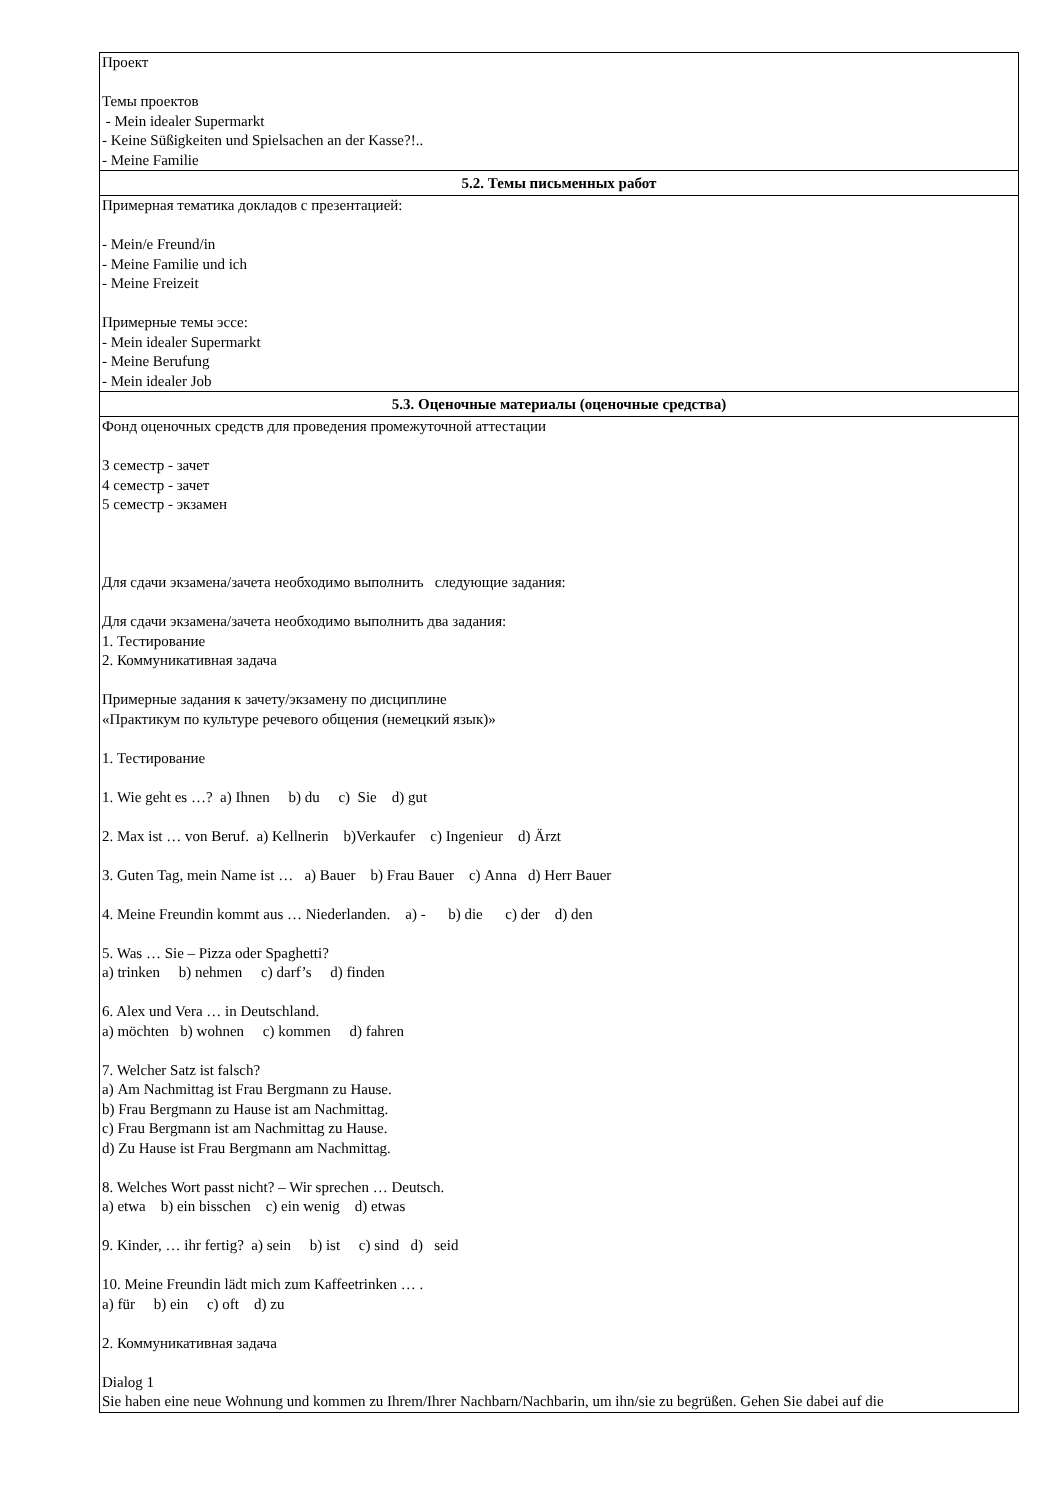| Проект Темы проектов - Mein idealer Supermarkt - Keine Süßigkeiten und Spielsachen an der Kasse?!.. - Meine Familie |
| 5.2. Темы письменных работ |
| Примерная тематика докладов с презентацией: - Mein/e Freund/in - Meine Familie und ich - Meine Freizeit Примерные темы эссе: - Mein idealer Supermarkt - Meine Berufung - Mein idealer Job |
| 5.3. Оценочные материалы (оценочные средства) |
| Фонд оценочных средств для проведения промежуточной аттестации 3 семестр - зачет 4 семестр - зачет 5 семестр - экзамен Для сдачи экзамена/зачета необходимо выполнить следующие задания: Для сдачи экзамена/зачета необходимо выполнить два задания: 1. Тестирование 2. Коммуникативная задача Примерные задания к зачету/экзамену по дисциплине «Практикум по культуре речевого общения (немецкий язык)» 1. Тестирование 1. Wie geht es …? a) Ihnen b) du c) Sie d) gut 2. Max ist … von Beruf. a) Kellnerin b)Verkaufer c) Ingenieur d) Ärzt 3. Guten Tag, mein Name ist … a) Bauer b) Frau Bauer c) Anna d) Herr Bauer 4. Meine Freundin kommt aus … Niederlanden. a) - b) die c) der d) den 5. Was … Sie – Pizza oder Spaghetti? a) trinken b) nehmen c) darf’s d) finden 6. Alex und Vera … in Deutschland. a) möchten b) wohnen c) kommen d) fahren 7. Welcher Satz ist falsch? a) Am Nachmittag ist Frau Bergmann zu Hause. b) Frau Bergmann zu Hause ist am Nachmittag. c) Frau Bergmann ist am Nachmittag zu Hause. d) Zu Hause ist Frau Bergmann am Nachmittag. 8. Welches Wort passt nicht? – Wir sprechen … Deutsch. a) etwa b) ein bisschen c) ein wenig d) etwas 9. Kinder, … ihr fertig? a) sein b) ist c) sind d) seid 10. Meine Freundin lädt mich zum Kaffeetrinken … . a) für b) ein c) oft d) zu 2. Коммуникативная задача Dialog 1 Sie haben eine neue Wohnung und kommen zu Ihrem/Ihrer Nachbarn/Nachbarin, um ihn/sie zu begrüßen. Gehen Sie dabei auf die |